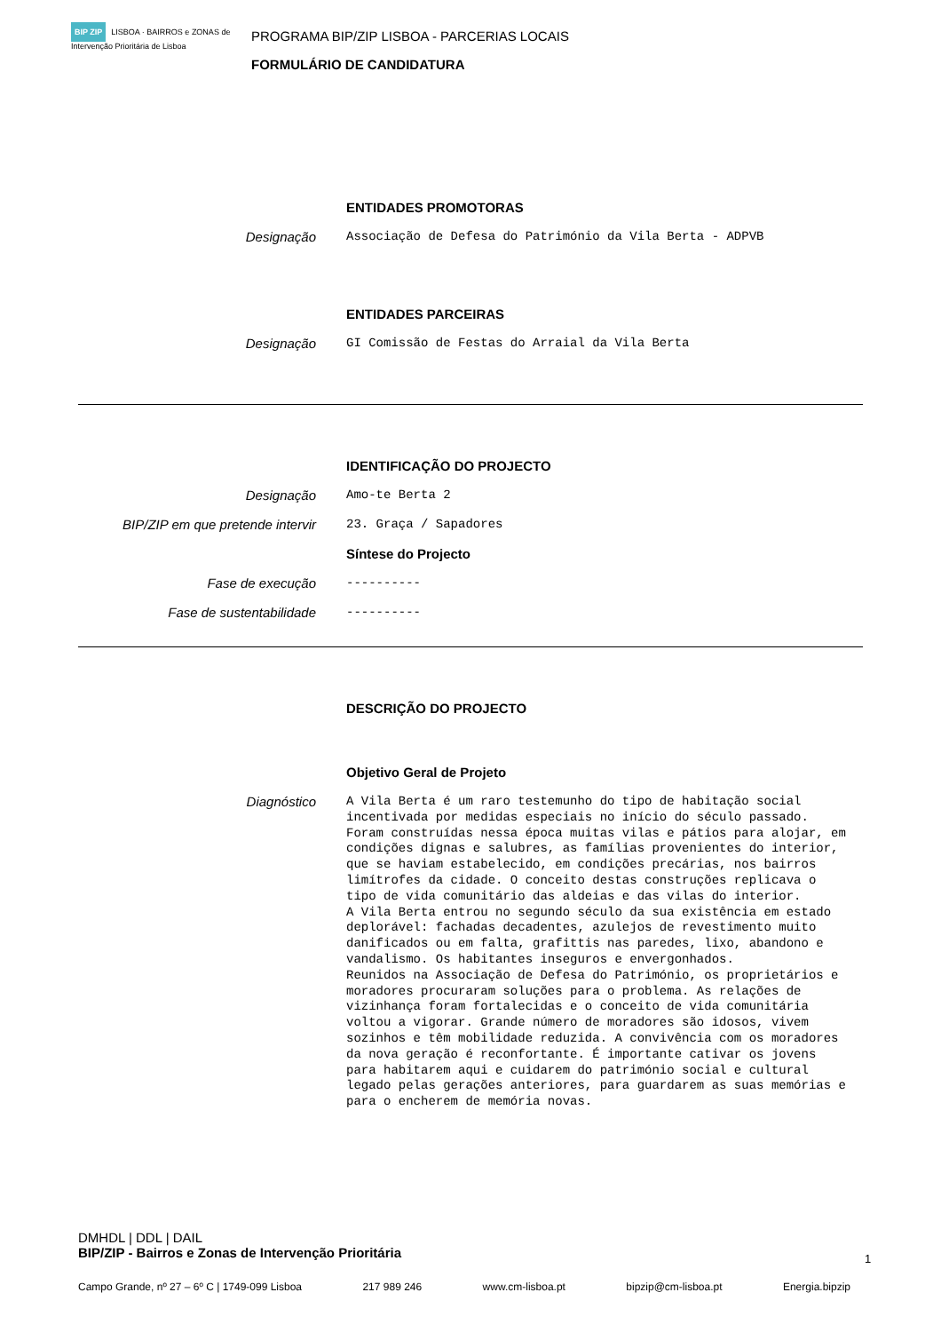BIP ZIP LISBOA · BAIRROS e ZONAS de Intervenção Prioritária de Lisboa
PROGRAMA BIP/ZIP LISBOA - PARCERIAS LOCAIS
FORMULÁRIO DE CANDIDATURA
ENTIDADES PROMOTORAS
Designação Associação de Defesa do Património da Vila Berta - ADPVB
ENTIDADES PARCEIRAS
Designação GI Comissão de Festas do Arraial da Vila Berta
IDENTIFICAÇÃO DO PROJECTO
Designação Amo-te Berta 2
BIP/ZIP em que pretende intervir 23. Graça / Sapadores
Síntese do Projecto
Fase de execução ----------
Fase de sustentabilidade ----------
DESCRIÇÃO DO PROJECTO
Objetivo Geral de Projeto
Diagnóstico
A Vila Berta é um raro testemunho do tipo de habitação social incentivada por medidas especiais no início do século passado. Foram construídas nessa época muitas vilas e pátios para alojar, em condições dignas e salubres, as famílias provenientes do interior, que se haviam estabelecido, em condições precárias, nos bairros limítrofes da cidade. O conceito destas construções replicava o tipo de vida comunitário das aldeias e das vilas do interior.
A Vila Berta entrou no segundo século da sua existência em estado deplorável: fachadas decadentes, azulejos de revestimento muito danificados ou em falta, grafittis nas paredes, lixo, abandono e vandalismo. Os habitantes inseguros e envergonhados.
Reunidos na Associação de Defesa do Património, os proprietários e moradores procuraram soluções para o problema. As relações de vizinhança foram fortalecidas e o conceito de vida comunitária voltou a vigorar. Grande número de moradores são idosos, vivem sozinhos e têm mobilidade reduzida. A convivência com os moradores da nova geração é reconfortante. É importante cativar os jovens para habitarem aqui e cuidarem do património social e cultural legado pelas gerações anteriores, para guardarem as suas memórias e para o encherem de memória novas.
DMHDL | DDL | DAIL
BIP/ZIP - Bairros e Zonas de Intervenção Prioritária
1
Campo Grande, nº 27 – 6º C | 1749-099 Lisboa 217 989 246 www.cm-lisboa.pt bipzip@cm-lisboa.pt Energia.bipzip